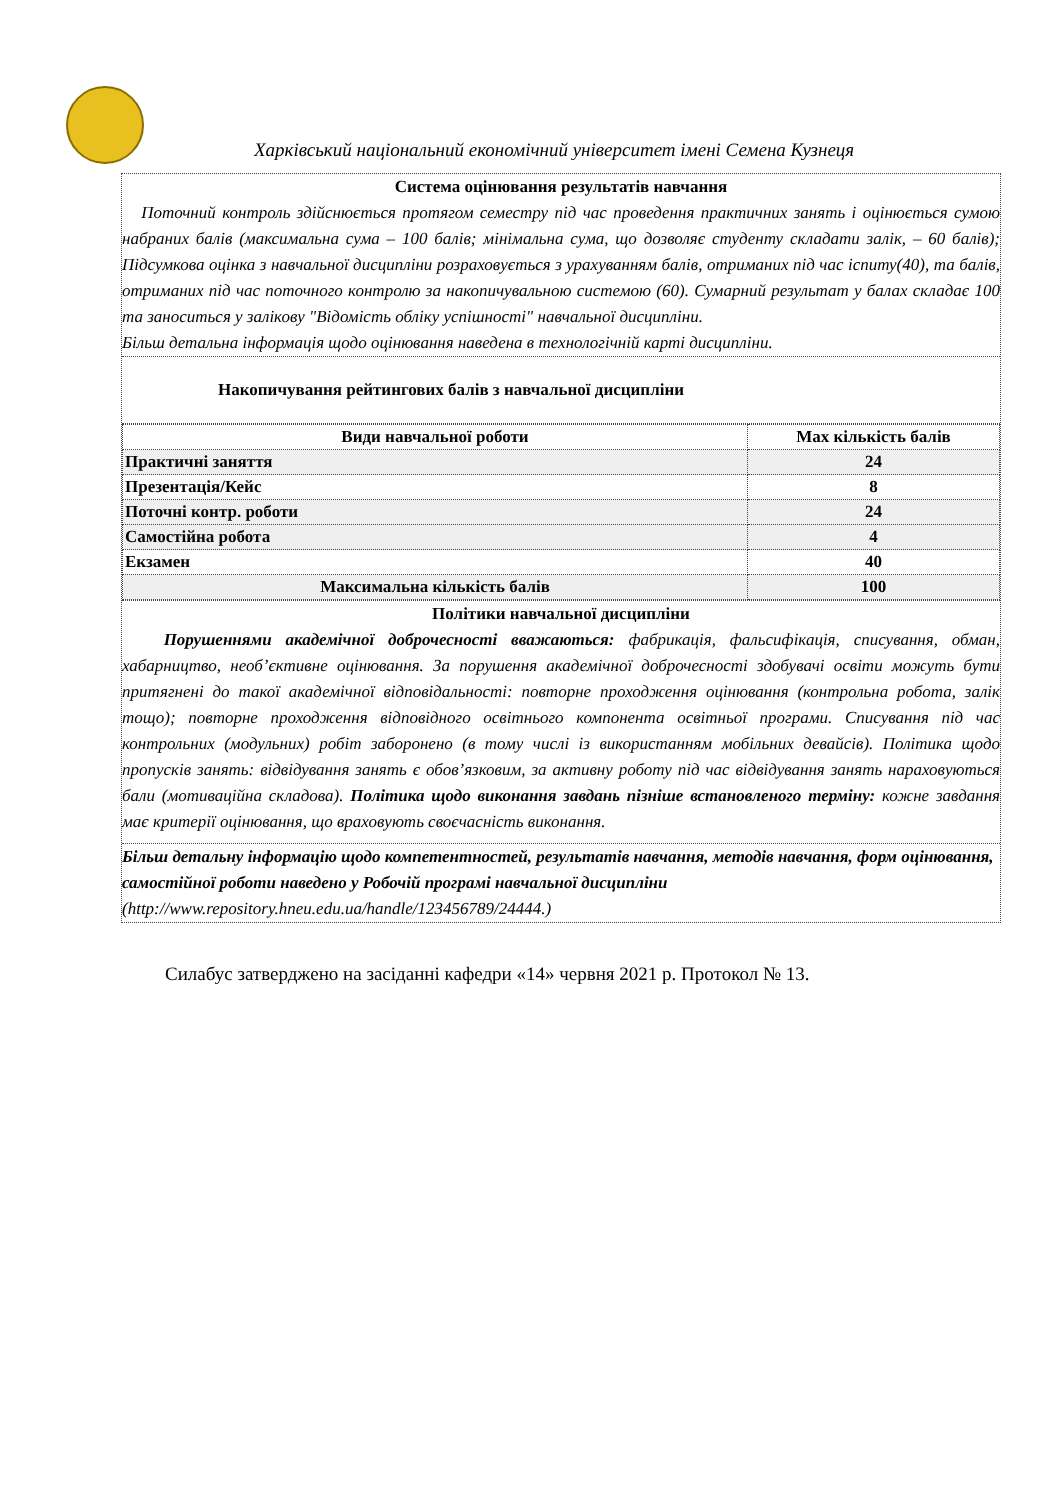Харківський національний економічний університет імені Семена Кузнеця
Система оцінювання результатів навчання
Поточний контроль здійснюється протягом семестру під час проведення практичних занять і оцінюється сумою набраних балів (максимальна сума – 100 балів; мінімальна сума, що дозволяє студенту складати залік, – 60 балів); Підсумкова оцінка з навчальної дисципліни розраховується з урахуванням балів, отриманих під час іспиту(40), та балів, отриманих під час поточного контролю за накопичувальною системою (60). Сумарний результат у балах складає 100 та заноситься у залікову "Відомість обліку успішності" навчальної дисципліни.
Більш детальна інформація щодо оцінювання наведена в технологічній карті дисципліни.
Накопичування рейтингових балів з навчальної дисципліни
| Види навчальної роботи | Max кількість балів |
| --- | --- |
| Практичні заняття | 24 |
| Презентація/Кейс | 8 |
| Поточні контр. роботи | 24 |
| Самостійна робота | 4 |
| Екзамен | 40 |
| Максимальна кількість балів | 100 |
Політики навчальної дисципліни
Порушеннями академічної доброчесності вважаються: фабрикація, фальсифікація, списування, обман, хабарництво, необ’єктивне оцінювання. За порушення академічної доброчесності здобувачі освіти можуть бути притягнені до такої академічної відповідальності: повторне проходження оцінювання (контрольна робота, залік тощо); повторне проходження відповідного освітнього компонента освітньої програми. Списування під час контрольних (модульних) робіт заборонено (в тому числі із використанням мобільних девайсів). Політика щодо пропусків занять: відвідування занять є обов’язковим, за активну роботу під час відвідування занять нараховуються бали (мотиваційна складова). Політика щодо виконання завдань пізніше встановленого терміну: кожне завдання має критерії оцінювання, що враховують своєчасність виконання.
Більш детальну інформацію щодо компетентностей, результатів навчання, методів навчання, форм оцінювання, самостійної роботи наведено у Робочій програмі навчальної дисципліни
(http://www.repository.hneu.edu.ua/handle/123456789/24444.)
Силабус затверджено на засіданні кафедри «14» червня 2021 р. Протокол № 13.